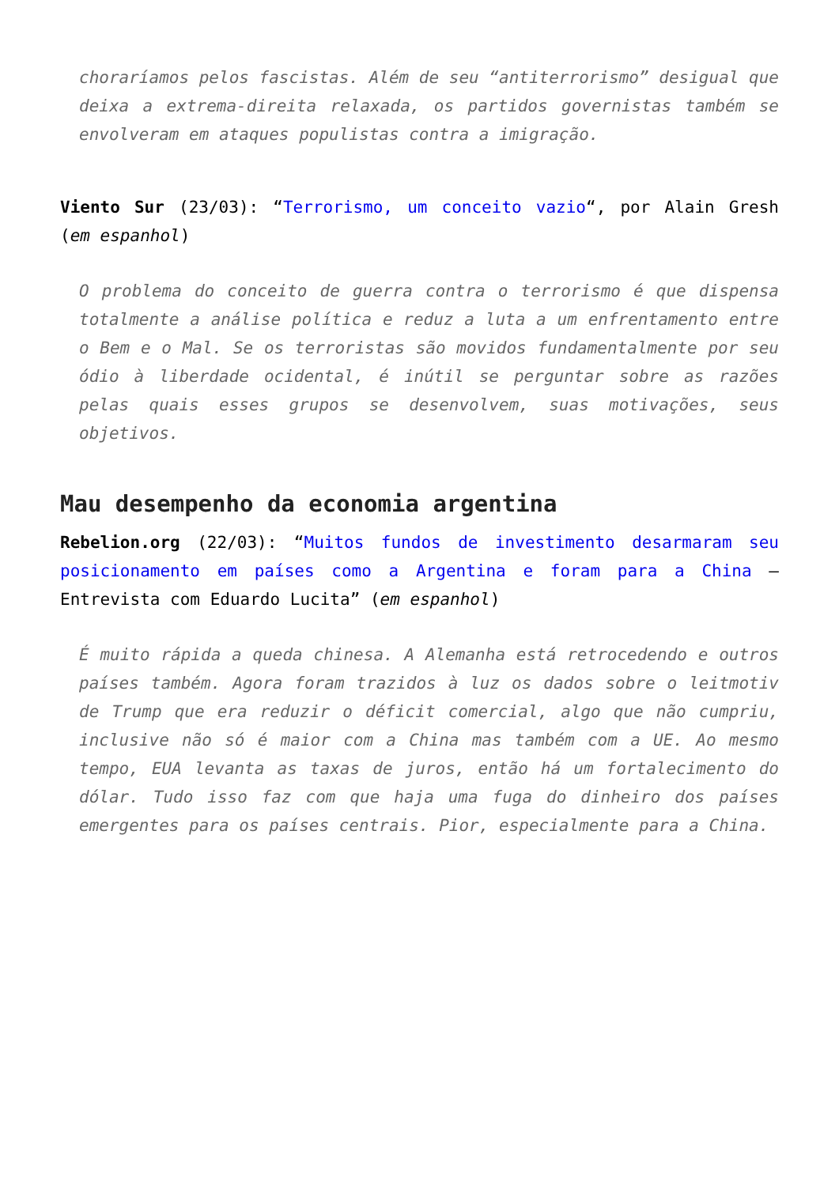choraríamos pelos fascistas. Além de seu “antiterrorismo” desigual que deixa a extrema-direita relaxada, os partidos governistas também se envolveram em ataques populistas contra a imigração.
Viento Sur (23/03): “Terrorismo, um conceito vazio“, por Alain Gresh (em espanhol)
O problema do conceito de guerra contra o terrorismo é que dispensa totalmente a análise política e reduz a luta a um enfrentamento entre o Bem e o Mal. Se os terroristas são movidos fundamentalmente por seu ódio à liberdade ocidental, é inútil se perguntar sobre as razões pelas quais esses grupos se desenvolvem, suas motivações, seus objetivos.
Mau desempenho da economia argentina
Rebelion.org (22/03): “Muitos fundos de investimento desarmaram seu posicionamento em países como a Argentina e foram para a China – Entrevista com Eduardo Lucita” (em espanhol)
É muito rápida a queda chinesa. A Alemanha está retrocedendo e outros países também. Agora foram trazidos à luz os dados sobre o leitmotiv de Trump que era reduzir o déficit comercial, algo que não cumpriu, inclusive não só é maior com a China mas também com a UE. Ao mesmo tempo, EUA levanta as taxas de juros, então há um fortalecimento do dólar. Tudo isso faz com que haja uma fuga do dinheiro dos países emergentes para os países centrais. Pior, especialmente para a China.